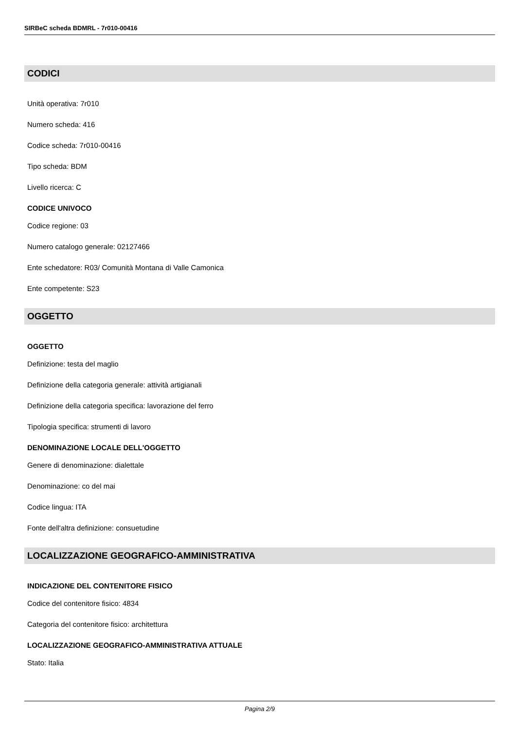SIRBeC scheda BDMRL - 7r010-00416
CODICI
Unità operativa: 7r010
Numero scheda: 416
Codice scheda: 7r010-00416
Tipo scheda: BDM
Livello ricerca: C
CODICE UNIVOCO
Codice regione: 03
Numero catalogo generale: 02127466
Ente schedatore: R03/ Comunità Montana di Valle Camonica
Ente competente: S23
OGGETTO
OGGETTO
Definizione: testa del maglio
Definizione della categoria generale: attività artigianali
Definizione della categoria specifica: lavorazione del ferro
Tipologia specifica: strumenti di lavoro
DENOMINAZIONE LOCALE DELL'OGGETTO
Genere di denominazione: dialettale
Denominazione: co del mai
Codice lingua: ITA
Fonte dell'altra definizione: consuetudine
LOCALIZZAZIONE GEOGRAFICO-AMMINISTRATIVA
INDICAZIONE DEL CONTENITORE FISICO
Codice del contenitore fisico: 4834
Categoria del contenitore fisico: architettura
LOCALIZZAZIONE GEOGRAFICO-AMMINISTRATIVA ATTUALE
Stato: Italia
Pagina 2/9